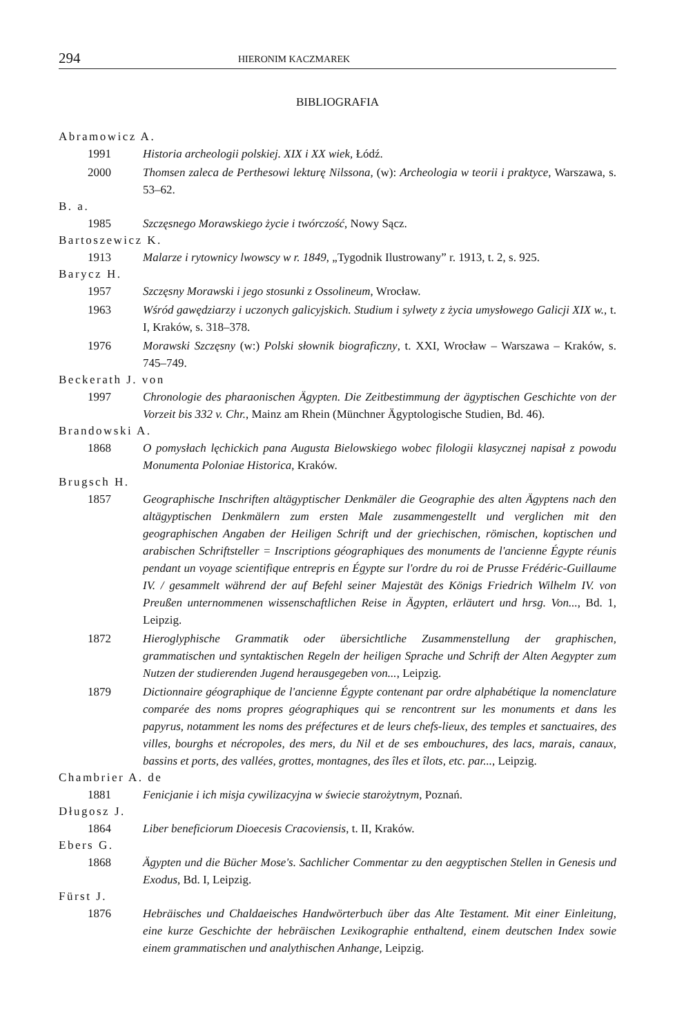294 HIERONIM KACZMAREK
BIBLIOGRAFIA
Abramowicz A.
1991 Historia archeologii polskiej. XIX i XX wiek, Łódź.
2000 Thomsen zaleca de Perthesowi lekturę Nilssona, (w): Archeologia w teorii i praktyce, Warszawa, s. 53–62.
B. a.
1985 Szczęsnego Morawskiego życie i twórczość, Nowy Sącz.
Bartoszewicz K.
1913 Malarze i rytownicy lwowscy w r. 1849, „Tygodnik Ilustrowany” r. 1913, t. 2, s. 925.
Barycz H.
1957 Szczęsny Morawski i jego stosunki z Ossolineum, Wrocław.
1963 Wśród gawędziarzy i uczonych galicyjskich. Studium i sylwety z życia umysłowego Galicji XIX w., t. I, Kraków, s. 318–378.
1976 Morawski Szczęsny (w:) Polski słownik biograficzny, t. XXI, Wrocław – Warszawa – Kraków, s. 745–749.
Beckerath J. von
1997 Chronologie des pharaonischen Ägypten. Die Zeitbestimmung der ägyptischen Geschichte von der Vorzeit bis 332 v. Chr., Mainz am Rhein (Münchner Ägyptologische Studien, Bd. 46).
Brandowski A.
1868 O pomysłach lęchickich pana Augusta Bielowskiego wobec filologii klasycznej napisał z powodu Monumenta Poloniae Historica, Kraków.
Brugsch H.
1857 Geographische Inschriften altägyptischer Denkmäler die Geographie des alten Ägyptens nach den altägyptischen Denkmälern zum ersten Male zusammengestellt und verglichen mit den geographischen Angaben der Heiligen Schrift und der griechischen, römischen, koptischen und arabischen Schriftsteller = Inscriptions géographiques des monuments de l'ancienne Égypte réunis pendant un voyage scientifique entrepris en Égypte sur l'ordre du roi de Prusse Frédéric-Guillaume IV. / gesammelt während der auf Befehl seiner Majestät des Königs Friedrich Wilhelm IV. von Preußen unternommenen wissenschaftlichen Reise in Ägypten, erläutert und hrsg. Von..., Bd. 1, Leipzig.
1872 Hieroglyphische Grammatik oder übersichtliche Zusammenstellung der graphischen, grammatischen und syntaktischen Regeln der heiligen Sprache und Schrift der Alten Aegypter zum Nutzen der studierenden Jugend herausgegeben von..., Leipzig.
1879 Dictionnaire géographique de l'ancienne Égypte contenant par ordre alphabétique la nomenclature comparée des noms propres géographiques qui se rencontrent sur les monuments et dans les papyrus, notamment les noms des préfectures et de leurs chefs-lieux, des temples et sanctuaires, des villes, bourghs et nécropoles, des mers, du Nil et de ses embouchures, des lacs, marais, canaux, bassins et ports, des vallées, grottes, montagnes, des îles et îlots, etc. par..., Leipzig.
Chambrier A. de
1881 Fenicjanie i ich misja cywilizacyjna w świecie starożytnym, Poznań.
Długosz J.
1864 Liber beneficiorum Dioecesis Cracoviensis, t. II, Kraków.
Ebers G.
1868 Ägypten und die Bücher Mose's. Sachlicher Commentar zu den aegyptischen Stellen in Genesis und Exodus, Bd. I, Leipzig.
Fürst J.
1876 Hebräisches und Chaldaeisches Handwörterbuch über das Alte Testament. Mit einer Einleitung, eine kurze Geschichte der hebräischen Lexikographie enthaltend, einem deutschen Index sowie einem grammatischen und analythischen Anhange, Leipzig.